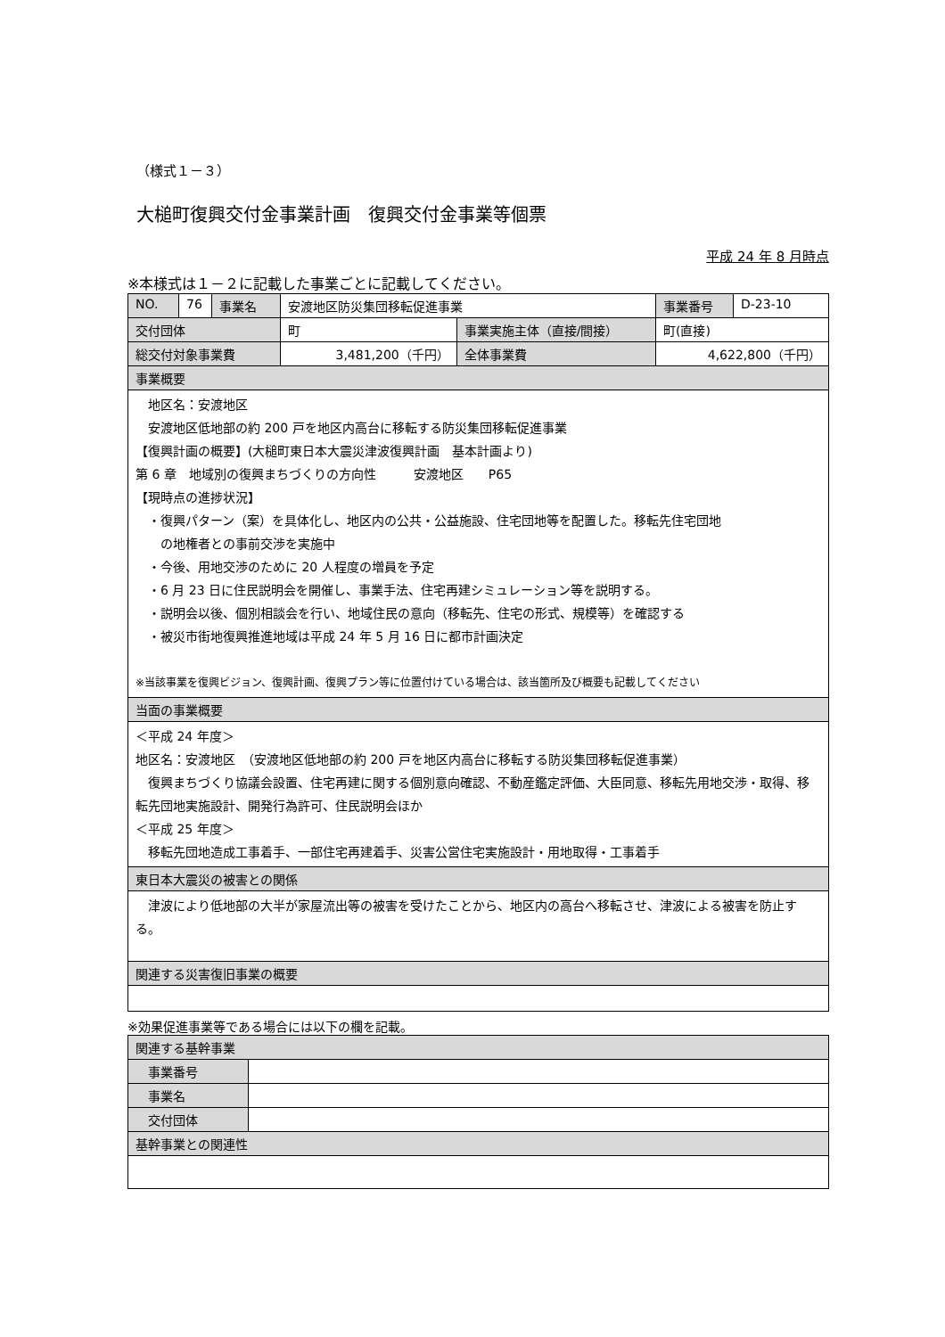（様式１－３）
大槌町復興交付金事業計画　復興交付金事業等個票
平成 24 年 8 月時点
※本様式は１－２に記載した事業ごとに記載してください。
| NO. | 76 | 事業名 | 安渡地区防災集団移転促進事業 | | 事業番号 | D-23-10 |
| 交付団体 | | | 町 | 事業実施主体（直接/間接） | 町(直接) | |
| 総交付対象事業費 | | | 3,481,200（千円） | 全体事業費 | 4,622,800（千円） | |
| 事業概要 | | | | | | |
| 地区名：安渡地区 安渡地区低地部の約 200 戸を地区内高台に移転する防災集団移転促進事業 【復興計画の概要】(大槌町東日本大震災津波復興計画 基本計画より) 第 6 章 地域別の復興まちづくりの方向性 安渡地区 P65 【現時点の進捗状況】 ・復興パターン（案）を具体化し、地区内の公共・公益施設、住宅団地等を配置した。移転先住宅団地 の地権者との事前交渉を実施中 ・今後、用地交渉のために 20 人程度の増員を予定 ・6 月 23 日に住民説明会を開催し、事業手法、住宅再建シミュレーション等を説明する。 ・説明会以後、個別相談会を行い、地域住民の意向（移転先、住宅の形式、規模等）を確認する ・被災市街地復興推進地域は平成 24 年 5 月 16 日に都市計画決定 ※当該事業を復興ビジョン、復興計画、復興プラン等に位置付けている場合は、該当箇所及び概要も記載してください | | | | | | |
| 当面の事業概要 | | | | | | |
| ＜平成 24 年度＞ 地区名：安渡地区 （安渡地区低地部の約 200 戸を地区内高台に移転する防災集団移転促進事業） 復興まちづくり協議会設置、住宅再建に関する個別意向確認、不動産鑑定評価、大臣同意、移転先用地交渉・取得、移転先団地実施設計、開発行為許可、住民説明会ほか ＜平成 25 年度＞ 移転先団地造成工事着手、一部住宅再建着手、災害公営住宅実施設計・用地取得・工事着手 | | | | | | |
| 東日本大震災の被害との関係 | | | | | | |
| 津波により低地部の大半が家屋流出等の被害を受けたことから、地区内の高台へ移転させ、津波による被害を防止する。 | | | | | | |
| 関連する災害復旧事業の概要 | | | | | | |
※効果促進事業等である場合には以下の欄を記載。
| 関連する基幹事業 | |
| 事業番号 | |
| 事業名 | |
| 交付団体 | |
| 基幹事業との関連性 | |